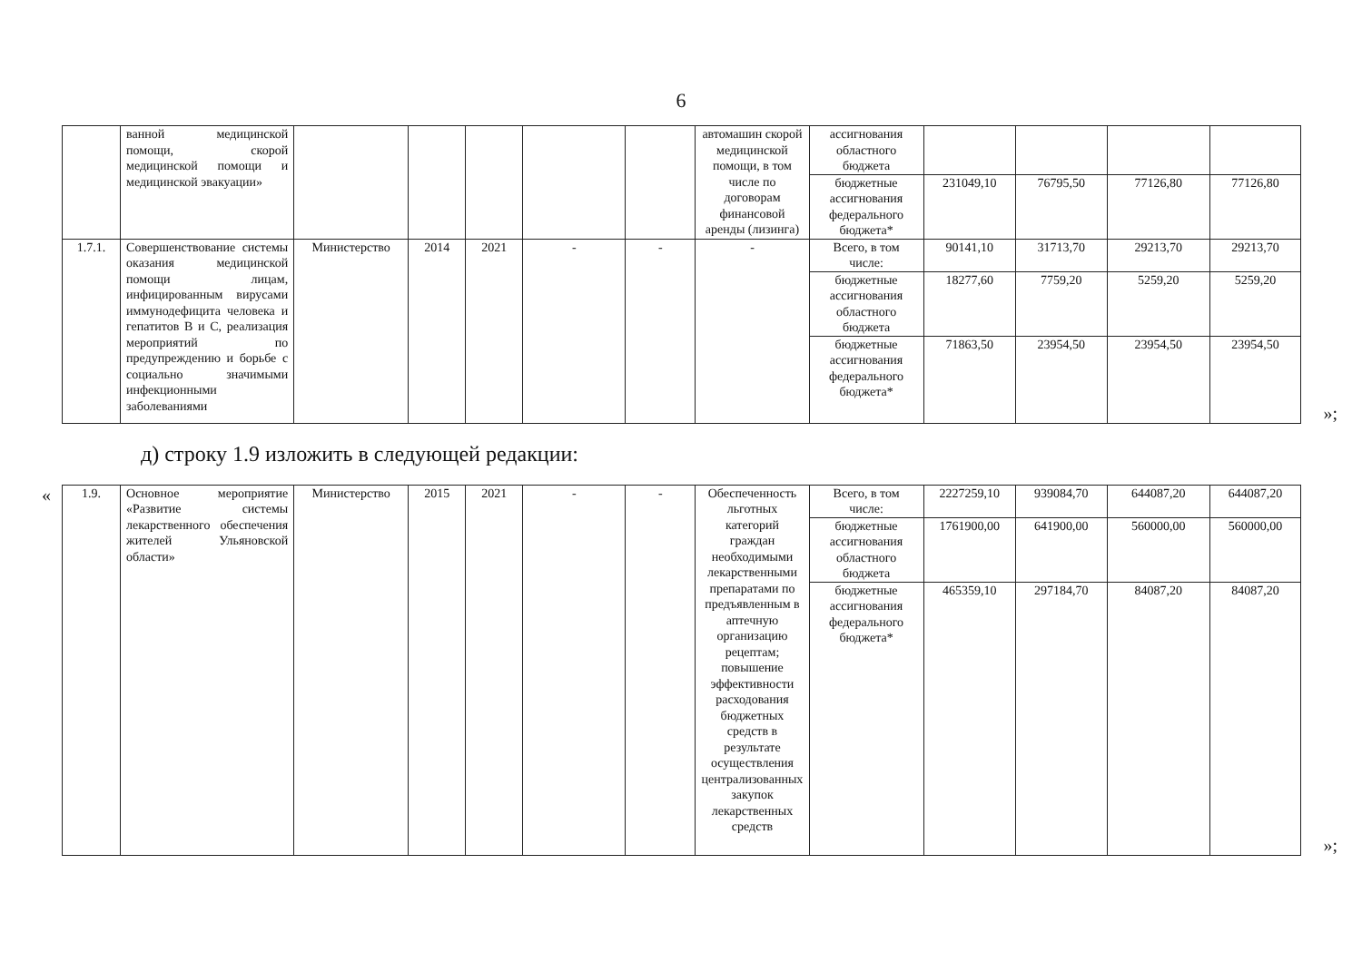6
| | ванной медицинской помощи, скорой медицинской помощи и медицинской эвакуации» | | | | | | автомашин скорой медицинской помощи, в том числе по договорам финансовой аренды (лизинга) | ассигнования областного бюджета | | | | |
| | | | | | | | | бюджетные ассигнования федерального бюджета* | 231049,10 | 76795,50 | 77126,80 | 77126,80 |
| 1.7.1. | Совершенствование системы оказания медицинской помощи лицам, инфицированным вирусами иммунодефицита человека и гепатитов В и С, реализация мероприятий по предупреждению и борьбе с социально значимыми инфекционными заболеваниями | Министерство | 2014 | 2021 | - | - | - | Всего, в том числе: | 90141,10 | 31713,70 | 29213,70 | 29213,70 |
| | | | | | | | | бюджетные ассигнования областного бюджета | 18277,60 | 7759,20 | 5259,20 | 5259,20 |
| | | | | | | | | бюджетные ассигнования федерального бюджета* | 71863,50 | 23954,50 | 23954,50 | 23954,50 |
»;
д) строку 1.9 изложить в следующей редакции:
«
| 1.9. | Основное мероприятие «Развитие системы лекарственного обеспечения жителей Ульяновской области» | Министерство | 2015 | 2021 | - | - | Обеспеченность льготных категорий граждан необходимыми лекарственными препаратами по предъявленным в аптечную организацию рецептам; повышение эффективности расходования бюджетных средств в результате осуществления централизованных закупок лекарственных средств | Всего, в том числе: | 2227259,10 | 939084,70 | 644087,20 | 644087,20 |
| | | | | | | | | бюджетные ассигнования областного бюджета | 1761900,00 | 641900,00 | 560000,00 | 560000,00 |
| | | | | | | | | бюджетные ассигнования федерального бюджета* | 465359,10 | 297184,70 | 84087,20 | 84087,20 |
»;